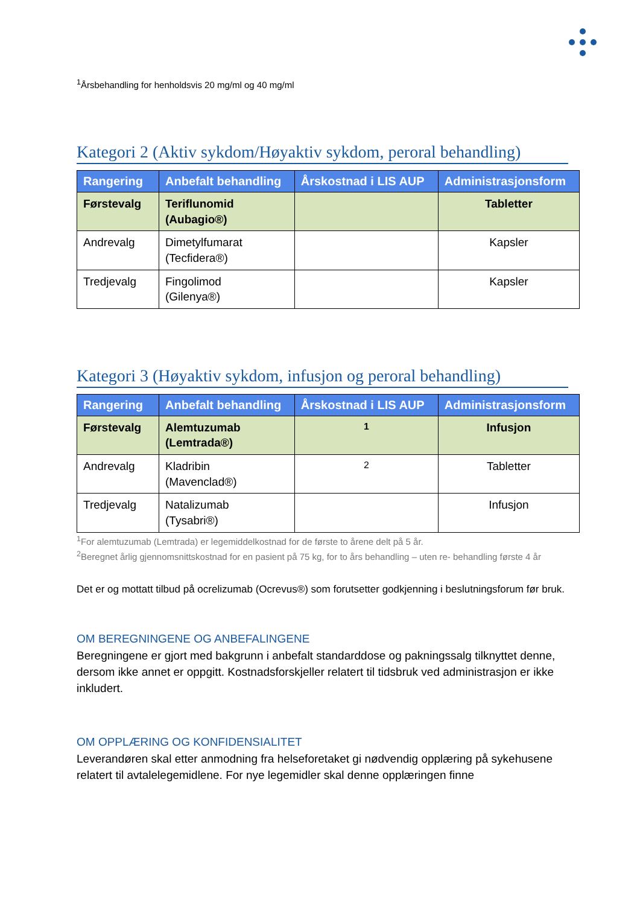<sup>1</sup> Årsbehandling for henholdsvis 20 mg/ml og 40 mg/ml
Kategori 2 (Aktiv sykdom/Høyaktiv sykdom, peroral behandling)
| Rangering | Anbefalt behandling | Årskostnad i LIS AUP | Administrasjonsform |
| --- | --- | --- | --- |
| Førstevalg | Teriflunomid (Aubagio®) | | Tabletter |
| Andrevalg | Dimetylfumarat (Tecfidera®) | | Kapsler |
| Tredjevalg | Fingolimod (Gilenya®) | | Kapsler |
Kategori 3 (Høyaktiv sykdom, infusjon og peroral behandling)
| Rangering | Anbefalt behandling | Årskostnad i LIS AUP | Administrasjonsform |
| --- | --- | --- | --- |
| Førstevalg | Alemtuzumab (Lemtrada®) | <sup>1</sup> | Infusjon |
| Andrevalg | Kladribin (Mavenclad®) | <sup>2</sup> | Tabletter |
| Tredjevalg | Natalizumab (Tysabri®) | | Infusjon |
<sup>1</sup> For alemtuzumab (Lemtrada) er legemiddelkostnad for de første to årene delt på 5 år.
<sup>2</sup> Beregnet årlig gjennomsnittskostnad for en pasient på 75 kg, for to års behandling – uten re- behandling første 4 år
Det er og mottatt tilbud på ocrelizumab (Ocrevus®) som forutsetter godkjenning i beslutningsforum før bruk.
OM BEREGNINGENE OG ANBEFALINGENE
Beregningene er gjort med bakgrunn i anbefalt standarddose og pakningssalg tilknyttet denne, dersom ikke annet er oppgitt. Kostnadsforskjeller relatert til tidsbruk ved administrasjon er ikke inkludert.
OM OPPLÆRING OG KONFIDENSIALITET
Leverandøren skal etter anmodning fra helseforetaket gi nødvendig opplæring på sykehusene relatert til avtalelegemidlene. For nye legemidler skal denne opplæringen finne